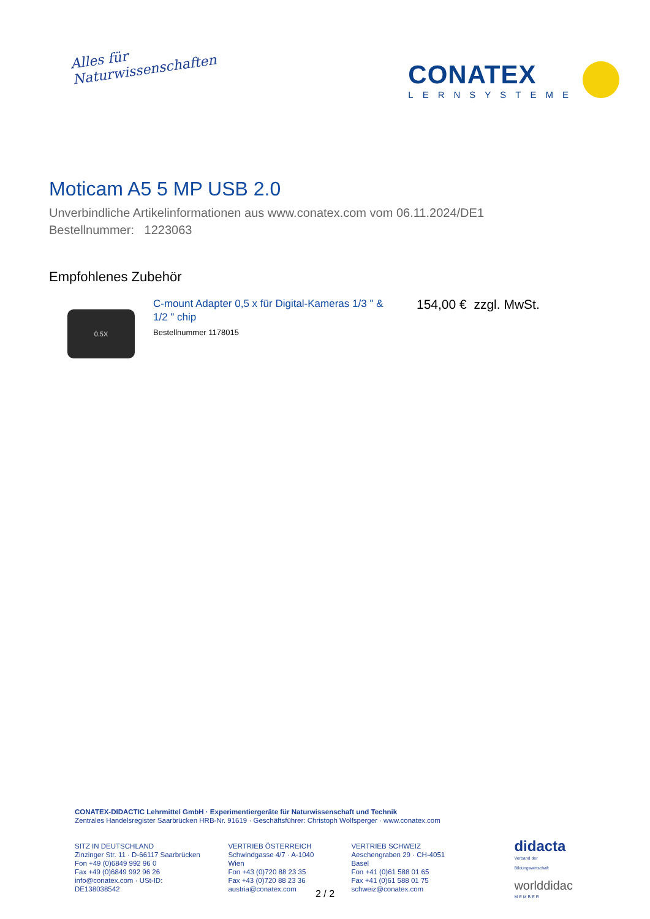Alles für
Naturwissenschaften
CONATEX
LERNSYSTEME
Moticam A5 5 MP USB 2.0
Unverbindliche Artikelinformationen aus www.conatex.com vom 06.11.2024/DE1
Bestellnummer: 1223063
Empfohlenes Zubehör
0.5X
C-mount Adapter 0,5 x für Digital-Kameras 1/3 " & 1/2 " chip
Bestellnummer 1178015
154,00 € zzgl. MwSt.
CONATEX-DIDACTIC Lehrmittel GmbH · Experimentiergeräte für Naturwissenschaft und Technik
Zentrales Handelsregister Saarbrücken HRB-Nr. 91619 · Geschäftsführer: Christoph Wolfsperger · www.conatex.com
SITZ IN DEUTSCHLAND
Zinzinger Str. 11 · D-66117 Saarbrücken
Fon +49 (0)6849 992 96 0
Fax +49 (0)6849 992 96 26
info@conatex.com · USt-ID: DE138038542
VERTRIEB ÖSTERREICH
Schwindgasse 4/7 · A-1040 Wien
Fon +43 (0)720 88 23 35
Fax +43 (0)720 88 23 36
austria@conatex.com
VERTRIEB SCHWEIZ
Aeschengraben 29 · CH-4051 Basel
Fon +41 (0)61 588 01 65
Fax +41 (0)61 588 01 75
schweiz@conatex.com
didacta
Verband der Bildungswirtschaft
worlddidac
M E M B E R
2 / 2